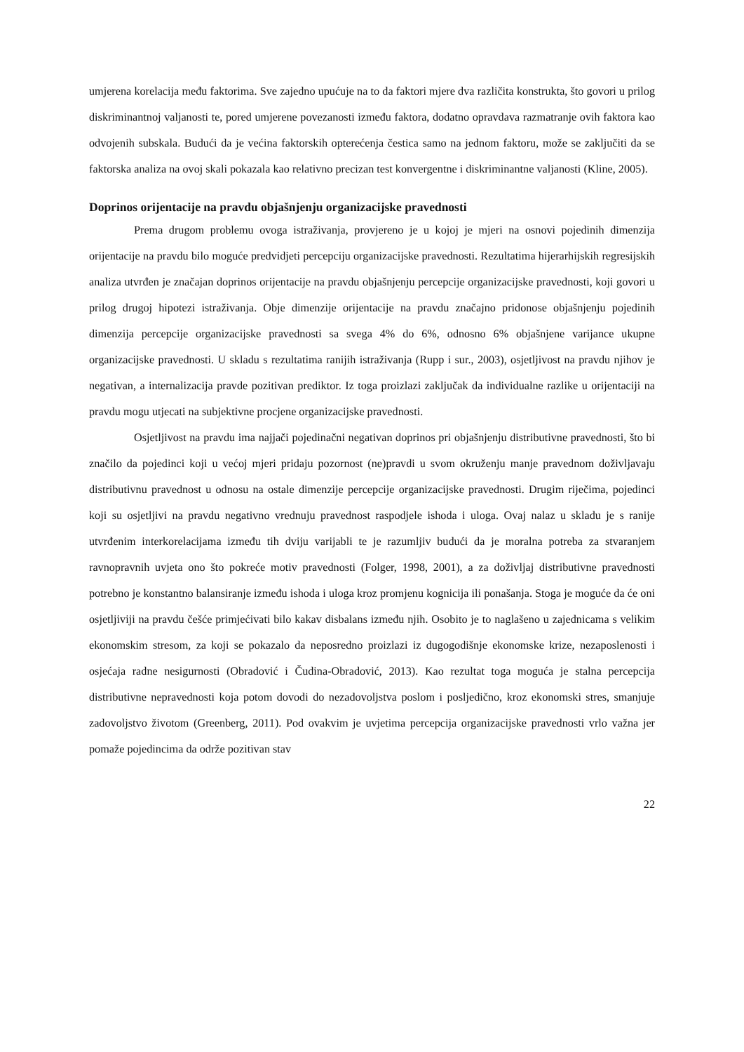umjerena korelacija među faktorima. Sve zajedno upućuje na to da faktori mjere dva različita konstrukta, što govori u prilog diskriminantnoj valjanosti te, pored umjerene povezanosti između faktora, dodatno opravdava razmatranje ovih faktora kao odvojenih subskala. Budući da je većina faktorskih opterećenja čestica samo na jednom faktoru, može se zaključiti da se faktorska analiza na ovoj skali pokazala kao relativno precizan test konvergentne i diskriminantne valjanosti (Kline, 2005).
Doprinos orijentacije na pravdu objašnjenju organizacijske pravednosti
Prema drugom problemu ovoga istraživanja, provjereno je u kojoj je mjeri na osnovi pojedinih dimenzija orijentacije na pravdu bilo moguće predvidjeti percepciju organizacijske pravednosti. Rezultatima hijerarhijskih regresijskih analiza utvrđen je značajan doprinos orijentacije na pravdu objašnjenju percepcije organizacijske pravednosti, koji govori u prilog drugoj hipotezi istraživanja. Obje dimenzije orijentacije na pravdu značajno pridonose objašnjenju pojedinih dimenzija percepcije organizacijske pravednosti sa svega 4% do 6%, odnosno 6% objašnjene varijance ukupne organizacijske pravednosti. U skladu s rezultatima ranijih istraživanja (Rupp i sur., 2003), osjetljivost na pravdu njihov je negativan, a internalizacija pravde pozitivan prediktor. Iz toga proizlazi zaključak da individualne razlike u orijentaciji na pravdu mogu utjecati na subjektivne procjene organizacijske pravednosti.
Osjetljivost na pravdu ima najjači pojedinačni negativan doprinos pri objašnjenju distributivne pravednosti, što bi značilo da pojedinci koji u većoj mjeri pridaju pozornost (ne)pravdi u svom okruženju manje pravednom doživljavaju distributivnu pravednost u odnosu na ostale dimenzije percepcije organizacijske pravednosti. Drugim riječima, pojedinci koji su osjetljivi na pravdu negativno vrednuju pravednost raspodjele ishoda i uloga. Ovaj nalaz u skladu je s ranije utvrđenim interkorelacijama između tih dviju varijabli te je razumljiv budući da je moralna potreba za stvaranjem ravnopravnih uvjeta ono što pokreće motiv pravednosti (Folger, 1998, 2001), a za doživljaj distributivne pravednosti potrebno je konstantno balansiranje između ishoda i uloga kroz promjenu kognicija ili ponašanja. Stoga je moguće da će oni osjetljiviji na pravdu češće primjećivati bilo kakav disbalans između njih. Osobito je to naglašeno u zajednicama s velikim ekonomskim stresom, za koji se pokazalo da neposredno proizlazi iz dugogodišnje ekonomske krize, nezaposlenosti i osjećaja radne nesigurnosti (Obradović i Čudina-Obradović, 2013). Kao rezultat toga moguća je stalna percepcija distributivne nepravednosti koja potom dovodi do nezadovoljstva poslom i posljedično, kroz ekonomski stres, smanjuje zadovoljstvo životom (Greenberg, 2011). Pod ovakvim je uvjetima percepcija organizacijske pravednosti vrlo važna jer pomaže pojedincima da održe pozitivan stav
22